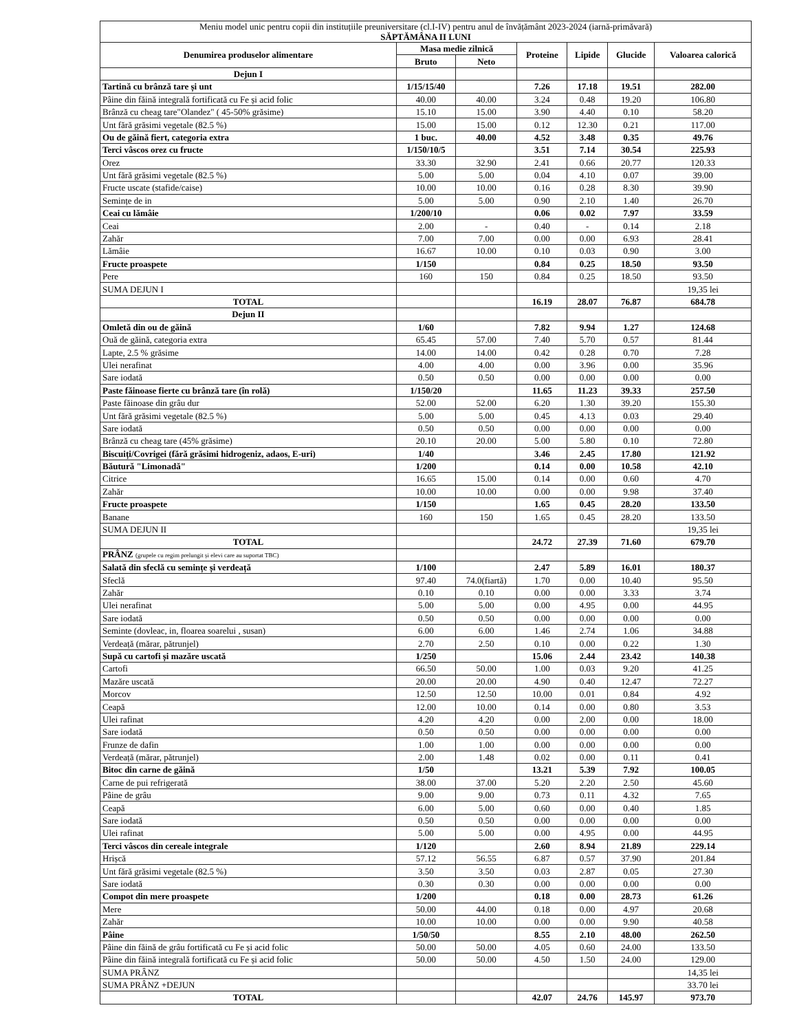| Meniu model unic pentru copii din instituțiile preuniversitare (cl.I-IV) pentru anul de învățământ 2023-2024 (iarnă-primăvară) SĂPTĂMÂNA II LUNI | | | | | | |
| Denumirea produselor alimentare | Masa medie zilnică | | Proteine | Lipide | Glucide | Valoarea calorică |
| | Bruto | Neto | | | | |
| Dejun I | | | | | | |
| Tartină cu brânză tare și unt | 1/15/15/40 | | 7.26 | 17.18 | 19.51 | 282.00 |
| Pâine din făină integrală fortificată cu Fe și acid folic | 40.00 | 40.00 | 3.24 | 0.48 | 19.20 | 106.80 |
| Brânză cu cheag tare"Olandez" ( 45-50% grăsime) | 15.10 | 15.00 | 3.90 | 4.40 | 0.10 | 58.20 |
| Unt fără grăsimi vegetale (82.5 %) | 15.00 | 15.00 | 0.12 | 12.30 | 0.21 | 117.00 |
| Ou de găină fiert, categoria extra | 1 buc. | 40.00 | 4.52 | 3.48 | 0.35 | 49.76 |
| Terci vâscos orez cu fructe | 1/150/10/5 | | 3.51 | 7.14 | 30.54 | 225.93 |
| Orez | 33.30 | 32.90 | 2.41 | 0.66 | 20.77 | 120.33 |
| Unt fără grăsimi vegetale (82.5 %) | 5.00 | 5.00 | 0.04 | 4.10 | 0.07 | 39.00 |
| Fructe uscate (stafide/caise) | 10.00 | 10.00 | 0.16 | 0.28 | 8.30 | 39.90 |
| Semințe de in | 5.00 | 5.00 | 0.90 | 2.10 | 1.40 | 26.70 |
| Ceai cu lămâie | 1/200/10 | | 0.06 | 0.02 | 7.97 | 33.59 |
| Ceai | 2.00 | - | 0.40 | - | 0.14 | 2.18 |
| Zahăr | 7.00 | 7.00 | 0.00 | 0.00 | 6.93 | 28.41 |
| Lămâie | 16.67 | 10.00 | 0.10 | 0.03 | 0.90 | 3.00 |
| Fructe proaspete | 1/150 | | 0.84 | 0.25 | 18.50 | 93.50 |
| Pere | 160 | 150 | 0.84 | 0.25 | 18.50 | 93.50 |
| SUMA DEJUN I | | | | | | 19,35 lei |
| TOTAL | | | 16.19 | 28.07 | 76.87 | 684.78 |
| Dejun II | | | | | | |
| Omletă din ou de găină | 1/60 | | 7.82 | 9.94 | 1.27 | 124.68 |
| Ouă de găină, categoria extra | 65.45 | 57.00 | 7.40 | 5.70 | 0.57 | 81.44 |
| Lapte, 2.5 % grăsime | 14.00 | 14.00 | 0.42 | 0.28 | 0.70 | 7.28 |
| Ulei nerafinat | 4.00 | 4.00 | 0.00 | 3.96 | 0.00 | 35.96 |
| Sare iodată | 0.50 | 0.50 | 0.00 | 0.00 | 0.00 | 0.00 |
| Paste făinoase fierte cu brânză tare (în rolă) | 1/150/20 | | 11.65 | 11.23 | 39.33 | 257.50 |
| Paste făinoase din grâu dur | 52.00 | 52.00 | 6.20 | 1.30 | 39.20 | 155.30 |
| Unt fără grăsimi vegetale (82.5 %) | 5.00 | 5.00 | 0.45 | 4.13 | 0.03 | 29.40 |
| Sare iodată | 0.50 | 0.50 | 0.00 | 0.00 | 0.00 | 0.00 |
| Brânză cu cheag tare (45% grăsime) | 20.10 | 20.00 | 5.00 | 5.80 | 0.10 | 72.80 |
| Biscuiți/Covrigei (fără grăsimi hidrogeniz, adaos, E-uri) | 1/40 | | 3.46 | 2.45 | 17.80 | 121.92 |
| Băutură "Limonadă" | 1/200 | | 0.14 | 0.00 | 10.58 | 42.10 |
| Citrice | 16.65 | 15.00 | 0.14 | 0.00 | 0.60 | 4.70 |
| Zahăr | 10.00 | 10.00 | 0.00 | 0.00 | 9.98 | 37.40 |
| Fructe proaspete | 1/150 | | 1.65 | 0.45 | 28.20 | 133.50 |
| Banane | 160 | 150 | 1.65 | 0.45 | 28.20 | 133.50 |
| SUMA DEJUN II | | | | | | 19,35 lei |
| TOTAL | | | 24.72 | 27.39 | 71.60 | 679.70 |
| PRÂNZ (grupele cu regim prelungit și elevi care au suportat TBC) | | | | | | |
| Salată din sfeclă cu semințe și verdeață | 1/100 | | 2.47 | 5.89 | 16.01 | 180.37 |
| Sfeclă | 97.40 | 74.0(fiartă) | 1.70 | 0.00 | 10.40 | 95.50 |
| Zahăr | 0.10 | 0.10 | 0.00 | 0.00 | 3.33 | 3.74 |
| Ulei nerafinat | 5.00 | 5.00 | 0.00 | 4.95 | 0.00 | 44.95 |
| Sare iodată | 0.50 | 0.50 | 0.00 | 0.00 | 0.00 | 0.00 |
| Seminte (dovleac, in, floarea soarelui , susan) | 6.00 | 6.00 | 1.46 | 2.74 | 1.06 | 34.88 |
| Verdeață (mărar, pătrunjel) | 2.70 | 2.50 | 0.10 | 0.00 | 0.22 | 1.30 |
| Supă cu cartofi și mazăre uscată | 1/250 | | 15.06 | 2.44 | 23.42 | 140.38 |
| Cartofi | 66.50 | 50.00 | 1.00 | 0.03 | 9.20 | 41.25 |
| Mazăre uscată | 20.00 | 20.00 | 4.90 | 0.40 | 12.47 | 72.27 |
| Morcov | 12.50 | 12.50 | 10.00 | 0.01 | 0.84 | 4.92 |
| Ceapă | 12.00 | 10.00 | 0.14 | 0.00 | 0.80 | 3.53 |
| Ulei rafinat | 4.20 | 4.20 | 0.00 | 2.00 | 0.00 | 18.00 |
| Sare iodată | 0.50 | 0.50 | 0.00 | 0.00 | 0.00 | 0.00 |
| Frunze de dafin | 1.00 | 1.00 | 0.00 | 0.00 | 0.00 | 0.00 |
| Verdeață (mărar, pătrunjel) | 2.00 | 1.48 | 0.02 | 0.00 | 0.11 | 0.41 |
| Bitoc din carne de găină | 1/50 | | 13.21 | 5.39 | 7.92 | 100.05 |
| Carne de pui refrigerată | 38.00 | 37.00 | 5.20 | 2.20 | 2.50 | 45.60 |
| Pâine de grâu | 9.00 | 9.00 | 0.73 | 0.11 | 4.32 | 7.65 |
| Ceapă | 6.00 | 5.00 | 0.60 | 0.00 | 0.40 | 1.85 |
| Sare iodată | 0.50 | 0.50 | 0.00 | 0.00 | 0.00 | 0.00 |
| Ulei rafinat | 5.00 | 5.00 | 0.00 | 4.95 | 0.00 | 44.95 |
| Terci vâscos din cereale integrale | 1/120 | | 2.60 | 8.94 | 21.89 | 229.14 |
| Hrișcă | 57.12 | 56.55 | 6.87 | 0.57 | 37.90 | 201.84 |
| Unt fără grăsimi vegetale (82.5 %) | 3.50 | 3.50 | 0.03 | 2.87 | 0.05 | 27.30 |
| Sare iodată | 0.30 | 0.30 | 0.00 | 0.00 | 0.00 | 0.00 |
| Compot din mere proaspete | 1/200 | | 0.18 | 0.00 | 28.73 | 61.26 |
| Mere | 50.00 | 44.00 | 0.18 | 0.00 | 4.97 | 20.68 |
| Zahăr | 10.00 | 10.00 | 0.00 | 0.00 | 9.90 | 40.58 |
| Pâine | 1/50/50 | | 8.55 | 2.10 | 48.00 | 262.50 |
| Pâine din făină de grâu fortificată cu Fe și acid folic | 50.00 | 50.00 | 4.05 | 0.60 | 24.00 | 133.50 |
| Pâine din făină integrală fortificată cu Fe și acid folic | 50.00 | 50.00 | 4.50 | 1.50 | 24.00 | 129.00 |
| SUMA PRÂNZ | | | | | | 14,35 lei |
| SUMA PRÂNZ +DEJUN | | | | | | 33.70 lei |
| TOTAL | | | 42.07 | 24.76 | 145.97 | 973.70 |